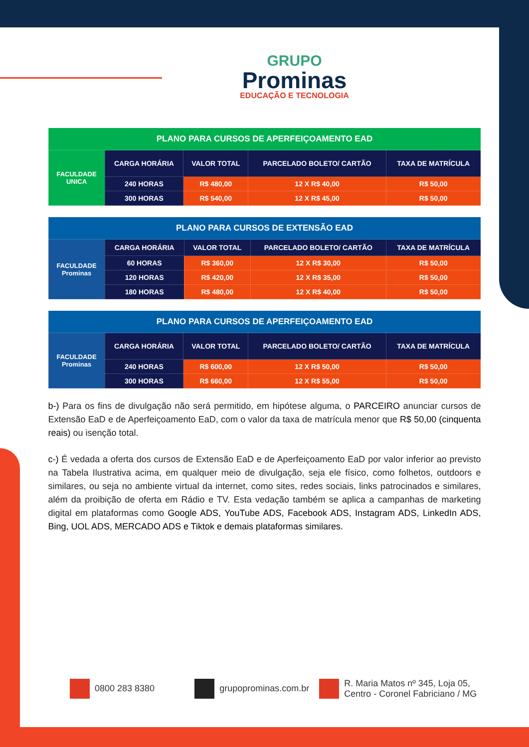GRUPO
Prominas
EDUCAÇÃO E TECNOLOGIA
| PLANO PARA CURSOS DE APERFEIÇOAMENTO EAD | | | | |
| --- | --- | --- | --- | --- |
| FACULDADE UNICA | CARGA HORÁRIA | VALOR TOTAL | PARCELADO BOLETO/ CARTÃO | TAXA DE MATRÍCULA |
| | 240 HORAS | R$ 480,00 | 12 X R$ 40,00 | R$ 50,00 |
| | 300 HORAS | R$ 540,00 | 12 X R$ 45,00 | R$ 50,00 |
| PLANO PARA CURSOS DE EXTENSÃO EAD | | | | |
| --- | --- | --- | --- | --- |
| FACULDADE Prominas | CARGA HORÁRIA | VALOR TOTAL | PARCELADO BOLETO/ CARTÃO | TAXA DE MATRÍCULA |
| | 60 HORAS | R$ 360,00 | 12 X R$ 30,00 | R$ 50,00 |
| | 120 HORAS | R$ 420,00 | 12 X R$ 35,00 | R$ 50,00 |
| | 180 HORAS | R$ 480,00 | 12 X R$ 40,00 | R$ 50,00 |
| PLANO PARA CURSOS DE APERFEIÇOAMENTO EAD | | | | |
| --- | --- | --- | --- | --- |
| FACULDADE Prominas | CARGA HORÁRIA | VALOR TOTAL | PARCELADO BOLETO/ CARTÃO | TAXA DE MATRÍCULA |
| | 240 HORAS | R$ 600,00 | 12 X R$ 50,00 | R$ 50,00 |
| | 300 HORAS | R$ 660,00 | 12 X R$ 55,00 | R$ 50,00 |
b-) Para os fins de divulgação não será permitido, em hipótese alguma, o PARCEIRO anunciar cursos de Extensão EaD e de Aperfeiçoamento EaD, com o valor da taxa de matrícula menor que R$ 50,00 (cinquenta reais) ou isenção total.
c-) É vedada a oferta dos cursos de Extensão EaD e de Aperfeiçoamento EaD por valor inferior ao previsto na Tabela Ilustrativa acima, em qualquer meio de divulgação, seja ele físico, como folhetos, outdoors e similares, ou seja no ambiente virtual da internet, como sites, redes sociais, links patrocinados e similares, além da proibição de oferta em Rádio e TV. Esta vedação também se aplica a campanhas de marketing digital em plataformas como Google ADS, YouTube ADS, Facebook ADS, Instagram ADS, LinkedIn ADS, Bing, UOL ADS, MERCADO ADS e Tiktok e demais plataformas similares.
0800 283 8380 grupoprominas.com.br
R. Maria Matos nº 345, Loja 05,
Centro - Coronel Fabriciano / MG